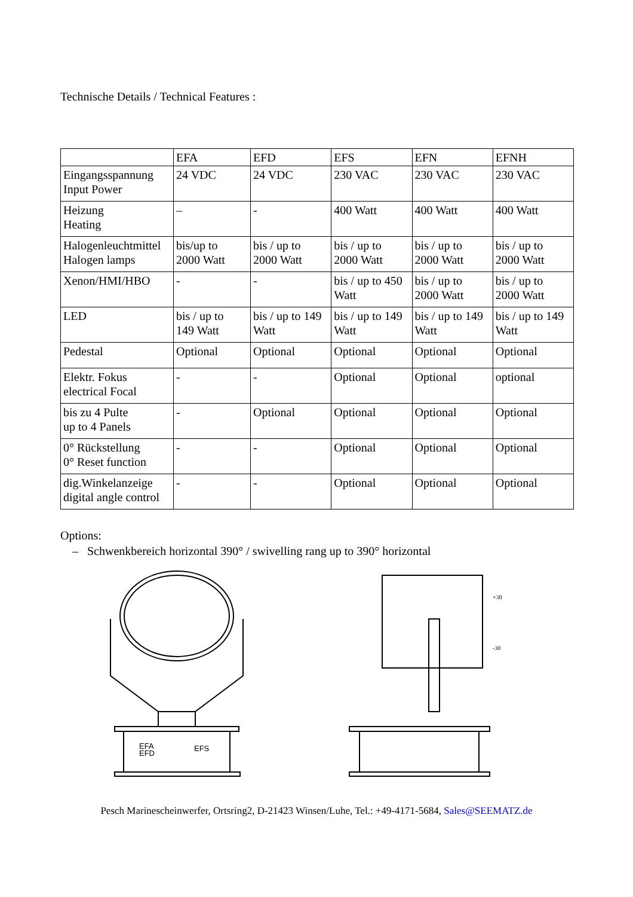Technische Details / Technical Features :
| | EFA | EFD | EFS | EFN | EFNH |
| Eingangsspannung Input Power | 24 VDC | 24 VDC | 230 VAC | 230 VAC | 230 VAC |
| Heizung Heating | – | - | 400 Watt | 400 Watt | 400 Watt |
| Halogenleuchtmittel Halogen lamps | bis/up to 2000 Watt | bis / up to 2000 Watt | bis / up to 2000 Watt | bis / up to 2000 Watt | bis / up to 2000 Watt |
| Xenon/HMI/HBO | - | - | bis / up to 450 Watt | bis / up to 2000 Watt | bis / up to 2000 Watt |
| LED | bis / up to 149 Watt | bis / up to 149 Watt | bis / up to 149 Watt | bis / up to 149 Watt | bis / up to 149 Watt |
| Pedestal | Optional | Optional | Optional | Optional | Optional |
| Elektr. Fokus electrical Focal | - | - | Optional | Optional | optional |
| bis zu 4 Pulte up to 4 Panels | - | Optional | Optional | Optional | Optional |
| 0° Rückstellung 0° Reset function | - | - | Optional | Optional | Optional |
| dig.Winkelanzeige digital angle control | - | - | Optional | Optional | Optional |
Options:
– Schwenkbereich horizontal 390° / swivelling rang up to 390° horizontal
EFA
EFD
EFS
+30
-30
Pesch Marinescheinwerfer, Ortsring2, D-21423 Winsen/Luhe, Tel.: +49-4171-5684, Sales@SEEMATZ.de